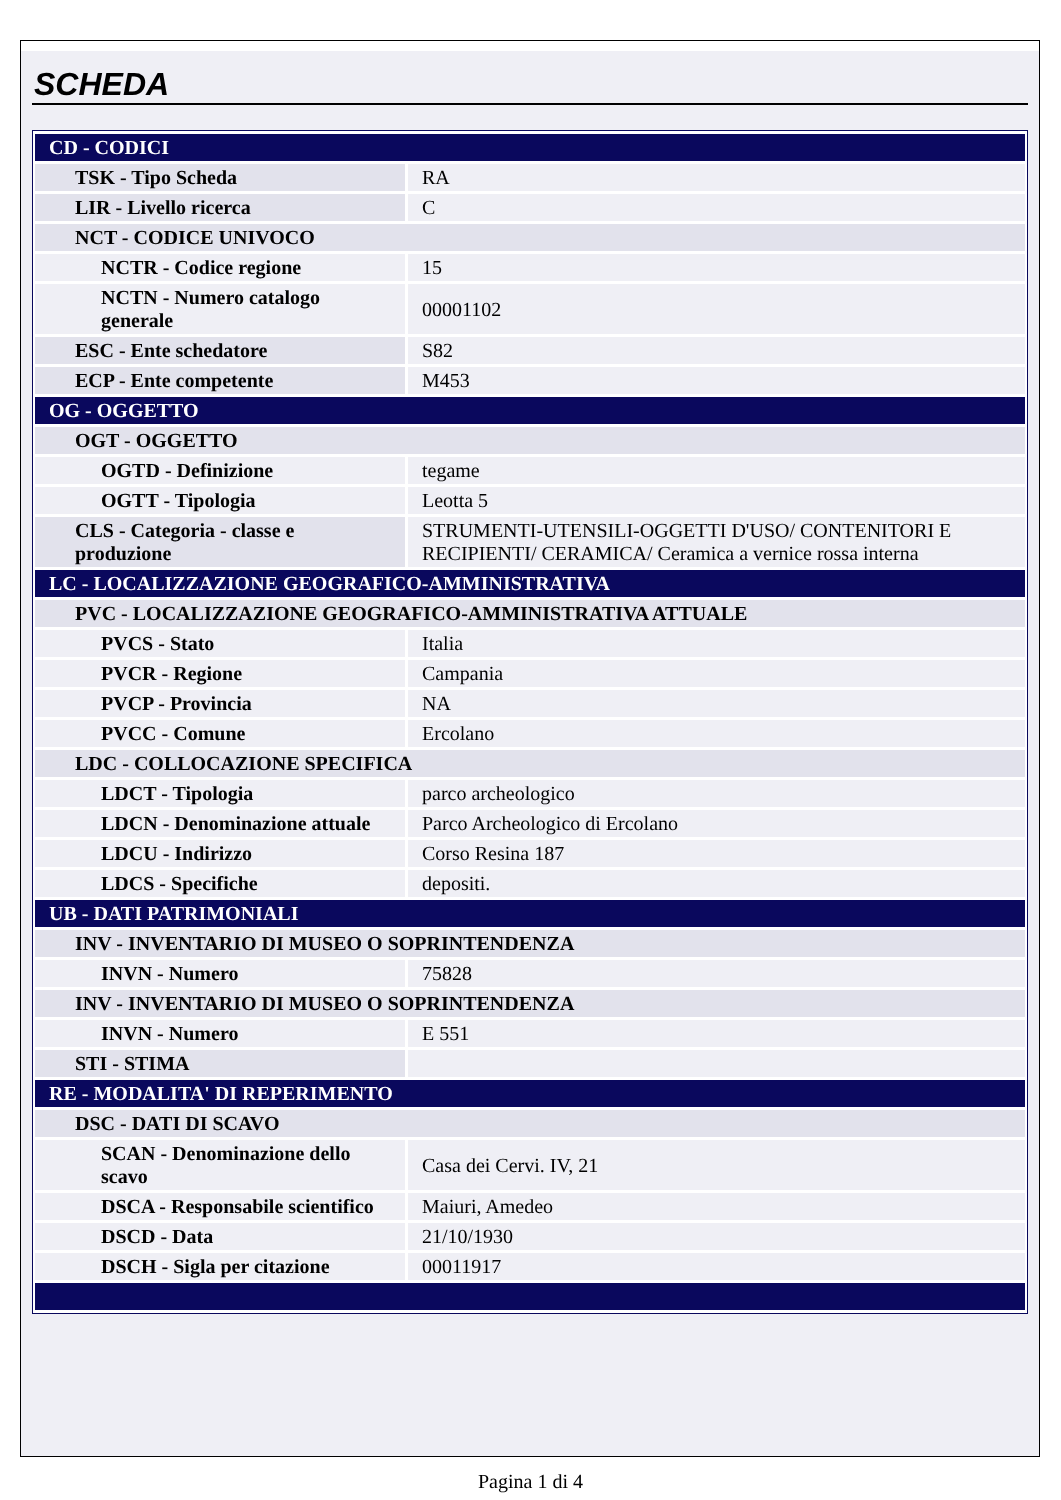SCHEDA
| CD - CODICI | |
| TSK - Tipo Scheda | RA |
| LIR - Livello ricerca | C |
| NCT - CODICE UNIVOCO | |
| NCTR - Codice regione | 15 |
| NCTN - Numero catalogo generale | 00001102 |
| ESC - Ente schedatore | S82 |
| ECP - Ente competente | M453 |
| OG - OGGETTO | |
| OGT - OGGETTO | |
| OGTD - Definizione | tegame |
| OGTT - Tipologia | Leotta 5 |
| CLS - Categoria - classe e produzione | STRUMENTI-UTENSILI-OGGETTI D'USO/ CONTENITORI E RECIPIENTI/ CERAMICA/ Ceramica a vernice rossa interna |
| LC - LOCALIZZAZIONE GEOGRAFICO-AMMINISTRATIVA | |
| PVC - LOCALIZZAZIONE GEOGRAFICO-AMMINISTRATIVA ATTUALE | |
| PVCS - Stato | Italia |
| PVCR - Regione | Campania |
| PVCP - Provincia | NA |
| PVCC - Comune | Ercolano |
| LDC - COLLOCAZIONE SPECIFICA | |
| LDCT - Tipologia | parco archeologico |
| LDCN - Denominazione attuale | Parco Archeologico di Ercolano |
| LDCU - Indirizzo | Corso Resina 187 |
| LDCS - Specifiche | depositi. |
| UB - DATI PATRIMONIALI | |
| INV - INVENTARIO DI MUSEO O SOPRINTENDENZA | |
| INVN - Numero | 75828 |
| INV - INVENTARIO DI MUSEO O SOPRINTENDENZA | |
| INVN - Numero | E 551 |
| STI - STIMA | |
| RE - MODALITA' DI REPERIMENTO | |
| DSC - DATI DI SCAVO | |
| SCAN - Denominazione dello scavo | Casa dei Cervi. IV, 21 |
| DSCA - Responsabile scientifico | Maiuri, Amedeo |
| DSCD - Data | 21/10/1930 |
| DSCH - Sigla per citazione | 00011917 |
Pagina 1 di 4